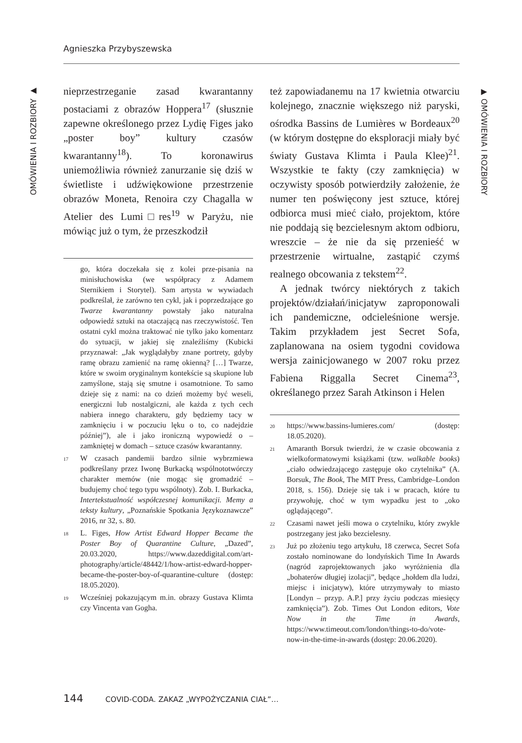Agnieszka Przybyszewska
OMÓWIENIA I ROZBIORY ▶
▶ OMÓWIENIA I ROZBIORY
nieprzestrzeganie zasad kwarantanny postaciami z obrazów Hoppera<sup>17</sup> (słusznie zapewne określonego przez Lydię Figes jako „poster boy” kultury czasów kwarantanny<sup>18</sup>). To koronawirus uniemożliwia również zanurzanie się dziś w świetliste i udźwiękowione przestrzenie obrazów Moneta, Renoira czy Chagalla w Atelier des Lumi□res<sup>19</sup> w Paryżu, nie mówiąc już o tym, że przeszkodził
go, która doczekała się z kolei prze-pisania na minisłuchowiska (we współpracy z Adamem Sternikiem i Storytel). Sam artysta w wywiadach podkreślał, że zarówno ten cykl, jak i poprzedzające go Twarze kwarantanny powstały jako naturalna odpowiedź sztuki na otaczającą nas rzeczywistość. Ten ostatni cykl można traktować nie tylko jako komentarz do sytuacji, w jakiej się znaleźliśmy (Kubicki przyznawał: „Jak wyglądałyby znane portrety, gdyby ramę obrazu zamienić na ramę okienną? […] Twarze, które w swoim oryginalnym kontekście są skupione lub zamyślone, stają się smutne i osamotnione. To samo dzieje się z nami: na co dzień możemy być weseli, energiczni lub nostalgiczni, ale każda z tych cech nabiera innego charakteru, gdy będziemy tacy w zamknięciu i w poczuciu lęku o to, co nadejdzie później”), ale i jako ironiczną wypowiedź o – zamkniętej w domach – sztuce czasów kwarantanny.
<sup>17</sup> W czasach pandemii bardzo silnie wybrzmiewa podkreślany przez Iwonę Burkacką wspólnototwórczy charakter memów (nie mogąc się gromadzić – budujemy choć tego typu wspólnoty). Zob. I. Burkacka, Intertekstualność współczesnej komunikacji. Memy a teksty kultury, „Poznańskie Spotkania Językoznawcze” 2016, nr 32, s. 80.
<sup>18</sup> L. Figes, How Artist Edward Hopper Became the Poster Boy of Quarantine Culture, „Dazed”, 20.03.2020, https://www.dazeddigital.com/art-photography/article/48442/1/how-artist-edward-hopper-became-the-poster-boy-of-quarantine-culture (dostęp: 18.05.2020).
<sup>19</sup> Wcześniej pokazującym m.in. obrazy Gustava Klimta czy Vincenta van Gogha.
też zapowiadanemu na 17 kwietnia otwarciu kolejnego, znacznie większego niż paryski, ośrodka Bassins de Lumières w Bordeaux<sup>20</sup> (w którym dostępne do eksploracji miały być światy Gustava Klimta i Paula Klee)<sup>21</sup>. Wszystkie te fakty (czy zamknięcia) w oczywisty sposób potwierdziły założenie, że numer ten poświęcony jest sztuce, której odbiorca musi mieć ciało, projektom, które nie poddają się bezcielesnym aktom odbioru, wreszcie – że nie da się przenieść w przestrzenie wirtualne, zastąpić czymś realnego obcowania z tekstem<sup>22</sup>.
A jednak twórcy niektórych z takich projektów/działań/inicjatyw zaproponowali ich pandemiczne, odcieleśnione wersje. Takim przykładem jest Secret Sofa, zaplanowana na osiem tygodni covidowa wersja zainicjowanego w 2007 roku przez Fabiena Riggalla Secret Cinema<sup>23</sup>, określanego przez Sarah Atkinson i Helen
<sup>20</sup> https://www.bassins-lumieres.com/ (dostęp: 18.05.2020).
<sup>21</sup> Amaranth Borsuk twierdzi, że w czasie obcowania z wielkoformatowymi książkami (tzw. walkable books) „ciało odwiedzającego zastępuje oko czytelnika” (A. Borsuk, The Book, The MIT Press, Cambridge–London 2018, s. 156). Dzieje się tak i w pracach, które tu przywołuję, choć w tym wypadku jest to „oko oglądającego”.
<sup>22</sup> Czasami nawet jeśli mowa o czytelniku, który zwykle postrzegany jest jako bezcielesny.
<sup>23</sup> Już po złożeniu tego artykułu, 18 czerwca, Secret Sofa zostało nominowane do londyńskich Time In Awards (nagród zaprojektowanych jako wyróżnienia dla „bohaterów długiej izolacji”, będące „hołdem dla ludzi, miejsc i inicjatyw), które utrzymywały to miasto [Londyn – przyp. A.P.] przy życiu podczas miesięcy zamknięcia”). Zob. Times Out London editors, Vote Now in the Time in Awards, https://www.timeout.com/london/things-to-do/vote-now-in-the-time-in-awards (dostęp: 20.06.2020).
144 COVID-CODA. ZAKAZ „WYPOŻYCZANIA CIAŁ”…